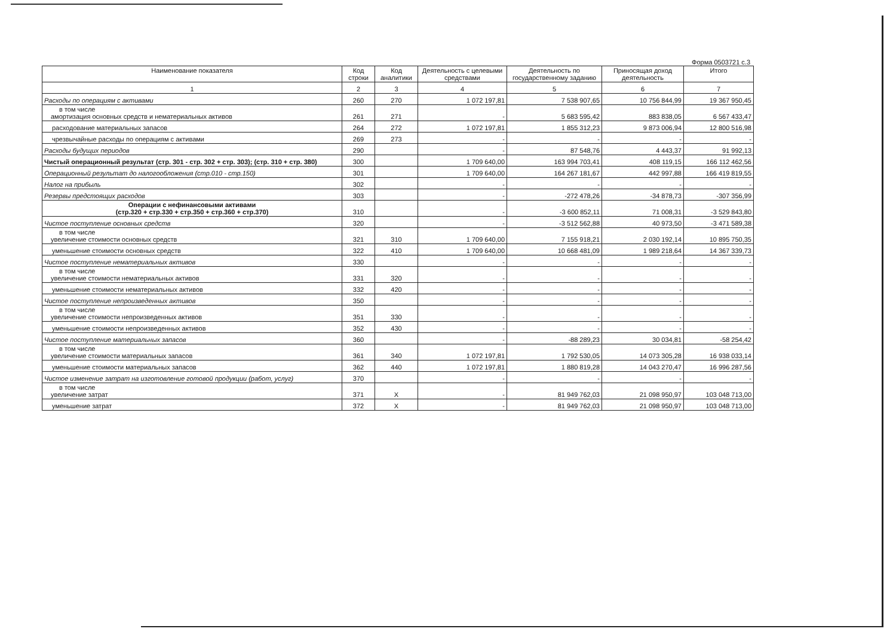Форма 0503721 с.3
| Наименование показателя | Код строки | Код аналитики | Деятельность с целевыми средствами | Деятельность по государственному заданию | Приносящая доход деятельность | Итого |
| --- | --- | --- | --- | --- | --- | --- |
| 1 | 2 | 3 | 4 | 5 | 6 | 7 |
| Расходы по операциям с активами | 260 | 270 | 1 072 197,81 | 7 538 907,65 | 10 756 844,99 | 19 367 950,45 |
| в том числе амортизация основных средств и нематериальных активов | 261 | 271 | - | 5 683 595,42 | 883 838,05 | 6 567 433,47 |
| расходование материальных запасов | 264 | 272 | 1 072 197,81 | 1 855 312,23 | 9 873 006,94 | 12 800 516,98 |
| чрезвычайные расходы по операциям с активами | 269 | 273 | - | - | - | - |
| Расходы будущих периодов | 290 | | - | 87 548,76 | 4 443,37 | 91 992,13 |
| Чистый операционный результат (стр. 301 - стр. 302 + стр. 303); (стр. 310 + стр. 380) | 300 | | 1 709 640,00 | 163 994 703,41 | 408 119,15 | 166 112 462,56 |
| Операционный результат до налогообложения (стр.010 - стр.150) | 301 | | 1 709 640,00 | 164 267 181,67 | 442 997,88 | 166 419 819,55 |
| Налог на прибыль | 302 | | - | - | - | - |
| Резервы предстоящих расходов | 303 | | - | -272 478,26 | -34 878,73 | -307 356,99 |
| Операции с нефинансовыми активами (стр.320 + стр.330 + стр.350 + стр.360 + стр.370) | 310 | | - | -3 600 852,11 | 71 008,31 | -3 529 843,80 |
| Чистое поступление основных средств | 320 | | - | -3 512 562,88 | 40 973,50 | -3 471 589,38 |
| в том числе увеличение стоимости основных средств | 321 | 310 | 1 709 640,00 | 7 155 918,21 | 2 030 192,14 | 10 895 750,35 |
| уменьшение стоимости основных средств | 322 | 410 | 1 709 640,00 | 10 668 481,09 | 1 989 218,64 | 14 367 339,73 |
| Чистое поступление нематериальных активов | 330 | | - | - | - | - |
| в том числе увеличение стоимости нематериальных активов | 331 | 320 | - | - | - | - |
| уменьшение стоимости нематериальных активов | 332 | 420 | - | - | - | - |
| Чистое поступление непроизведенных активов | 350 | | - | - | - | - |
| в том числе увеличение стоимости непроизведенных активов | 351 | 330 | - | - | - | - |
| уменьшение стоимости непроизведенных активов | 352 | 430 | - | - | - | - |
| Чистое поступление материальных запасов | 360 | | - | -88 289,23 | 30 034,81 | -58 254,42 |
| в том числе увеличение стоимости материальных запасов | 361 | 340 | 1 072 197,81 | 1 792 530,05 | 14 073 305,28 | 16 938 033,14 |
| уменьшение стоимости материальных запасов | 362 | 440 | 1 072 197,81 | 1 880 819,28 | 14 043 270,47 | 16 996 287,56 |
| Чистое изменение затрат на изготовление готовой продукции (работ, услуг) | 370 | | - | - | - | - |
| в том числе увеличение затрат | 371 | X | - | 81 949 762,03 | 21 098 950,97 | 103 048 713,00 |
| уменьшение затрат | 372 | X | - | 81 949 762,03 | 21 098 950,97 | 103 048 713,00 |